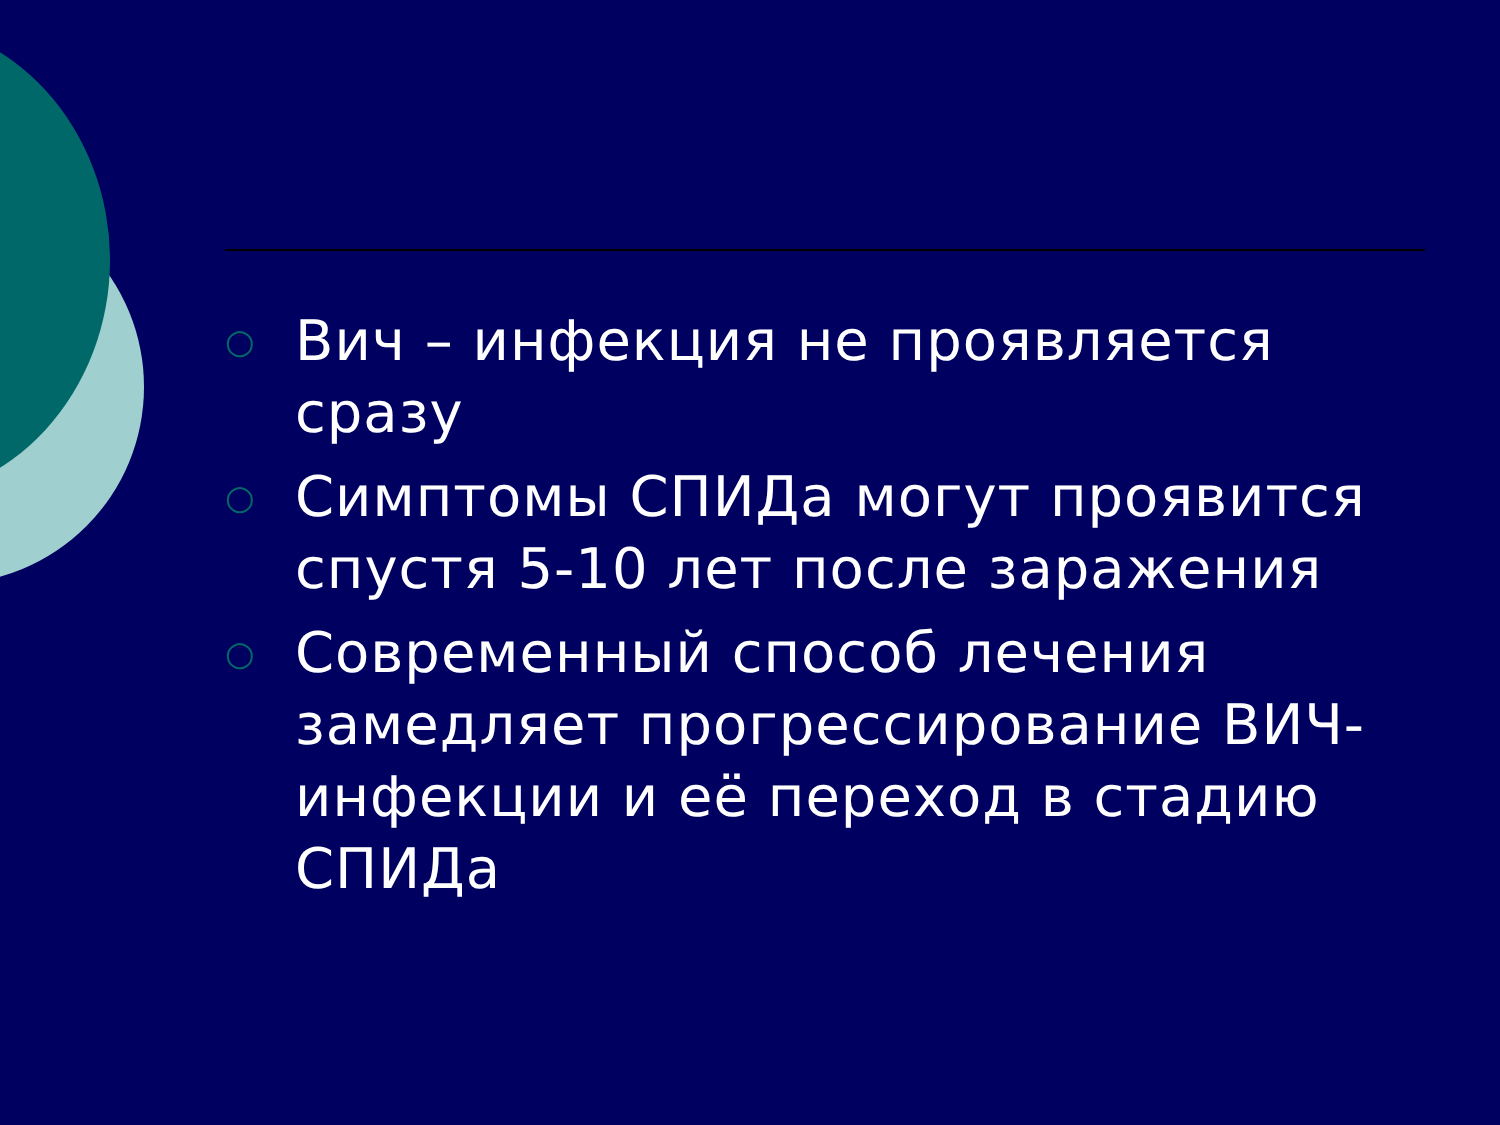○ Вич – инфекция не проявляется сразу
○ Симптомы СПИДа могут проявится спустя 5-10 лет после заражения
○ Современный способ лечения замедляет прогрессирование ВИЧ-инфекции и её переход в стадию СПИДа